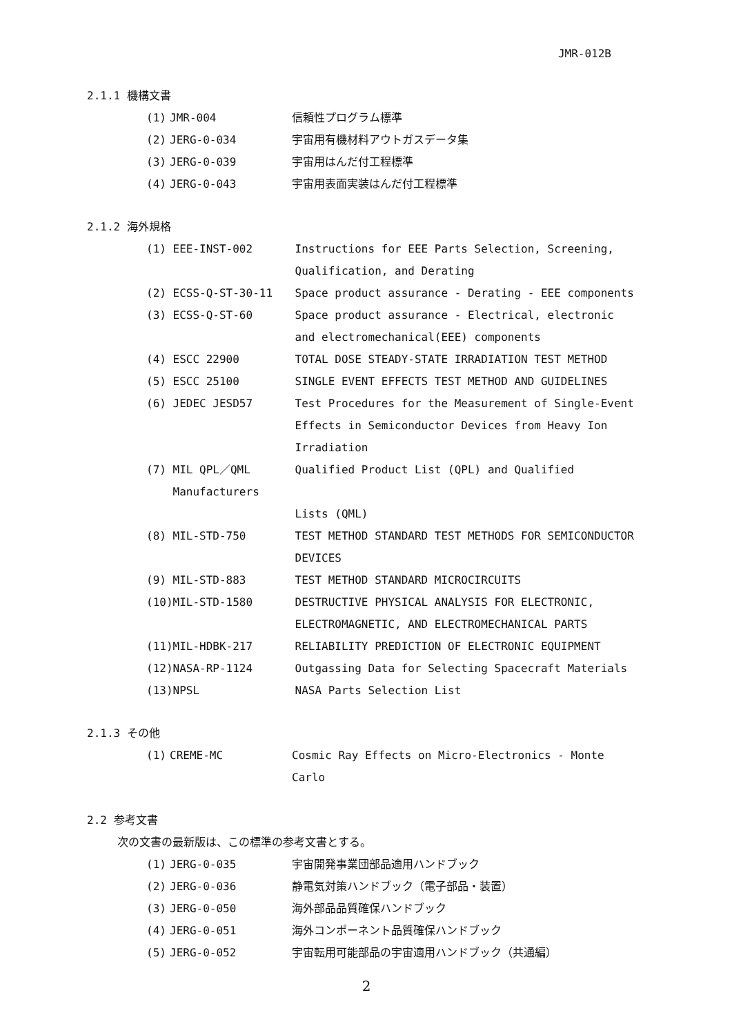JMR-012B
2.1.1 機構文書
| (1) | JMR-004 | 信頼性プログラム標準 |
| (2) | JERG-0-034 | 宇宙用有機材料アウトガスデータ集 |
| (3) | JERG-0-039 | 宇宙用はんだ付工程標準 |
| (4) | JERG-0-043 | 宇宙用表面実装はんだ付工程標準 |
2.1.2 海外規格
| (1) | EEE-INST-002 | Instructions for EEE Parts Selection, Screening, Qualification, and Derating |
| (2) | ECSS-Q-ST-30-11 | Space product assurance - Derating - EEE components |
| (3) | ECSS-Q-ST-60 | Space product assurance - Electrical, electronic and electromechanical(EEE) components |
| (4) | ESCC 22900 | TOTAL DOSE STEADY-STATE IRRADIATION TEST METHOD |
| (5) | ESCC 25100 | SINGLE EVENT EFFECTS TEST METHOD AND GUIDELINES |
| (6) | JEDEC JESD57 | Test Procedures for the Measurement of Single-Event Effects in Semiconductor Devices from Heavy Ion Irradiation |
| (7) | MIL QPL／QML Manufacturers | Qualified Product List (QPL) and Qualified Lists (QML) |
| (8) | MIL-STD-750 | TEST METHOD STANDARD TEST METHODS FOR SEMICONDUCTOR DEVICES |
| (9) | MIL-STD-883 | TEST METHOD STANDARD MICROCIRCUITS |
| (10) | MIL-STD-1580 | DESTRUCTIVE PHYSICAL ANALYSIS FOR ELECTRONIC, ELECTROMAGNETIC, AND ELECTROMECHANICAL PARTS |
| (11) | MIL-HDBK-217 | RELIABILITY PREDICTION OF ELECTRONIC EQUIPMENT |
| (12) | NASA-RP-1124 | Outgassing Data for Selecting Spacecraft Materials |
| (13) | NPSL | NASA Parts Selection List |
2.1.3 その他
| (1) | CREME-MC | Cosmic Ray Effects on Micro-Electronics - Monte Carlo |
2.2 参考文書
次の文書の最新版は、この標準の参考文書とする。
| (1) | JERG-0-035 | 宇宙開発事業団部品適用ハンドブック |
| (2) | JERG-0-036 | 静電気対策ハンドブック（電子部品・装置） |
| (3) | JERG-0-050 | 海外部品品質確保ハンドブック |
| (4) | JERG-0-051 | 海外コンポーネント品質確保ハンドブック |
| (5) | JERG-0-052 | 宇宙転用可能部品の宇宙適用ハンドブック（共通編） |
2